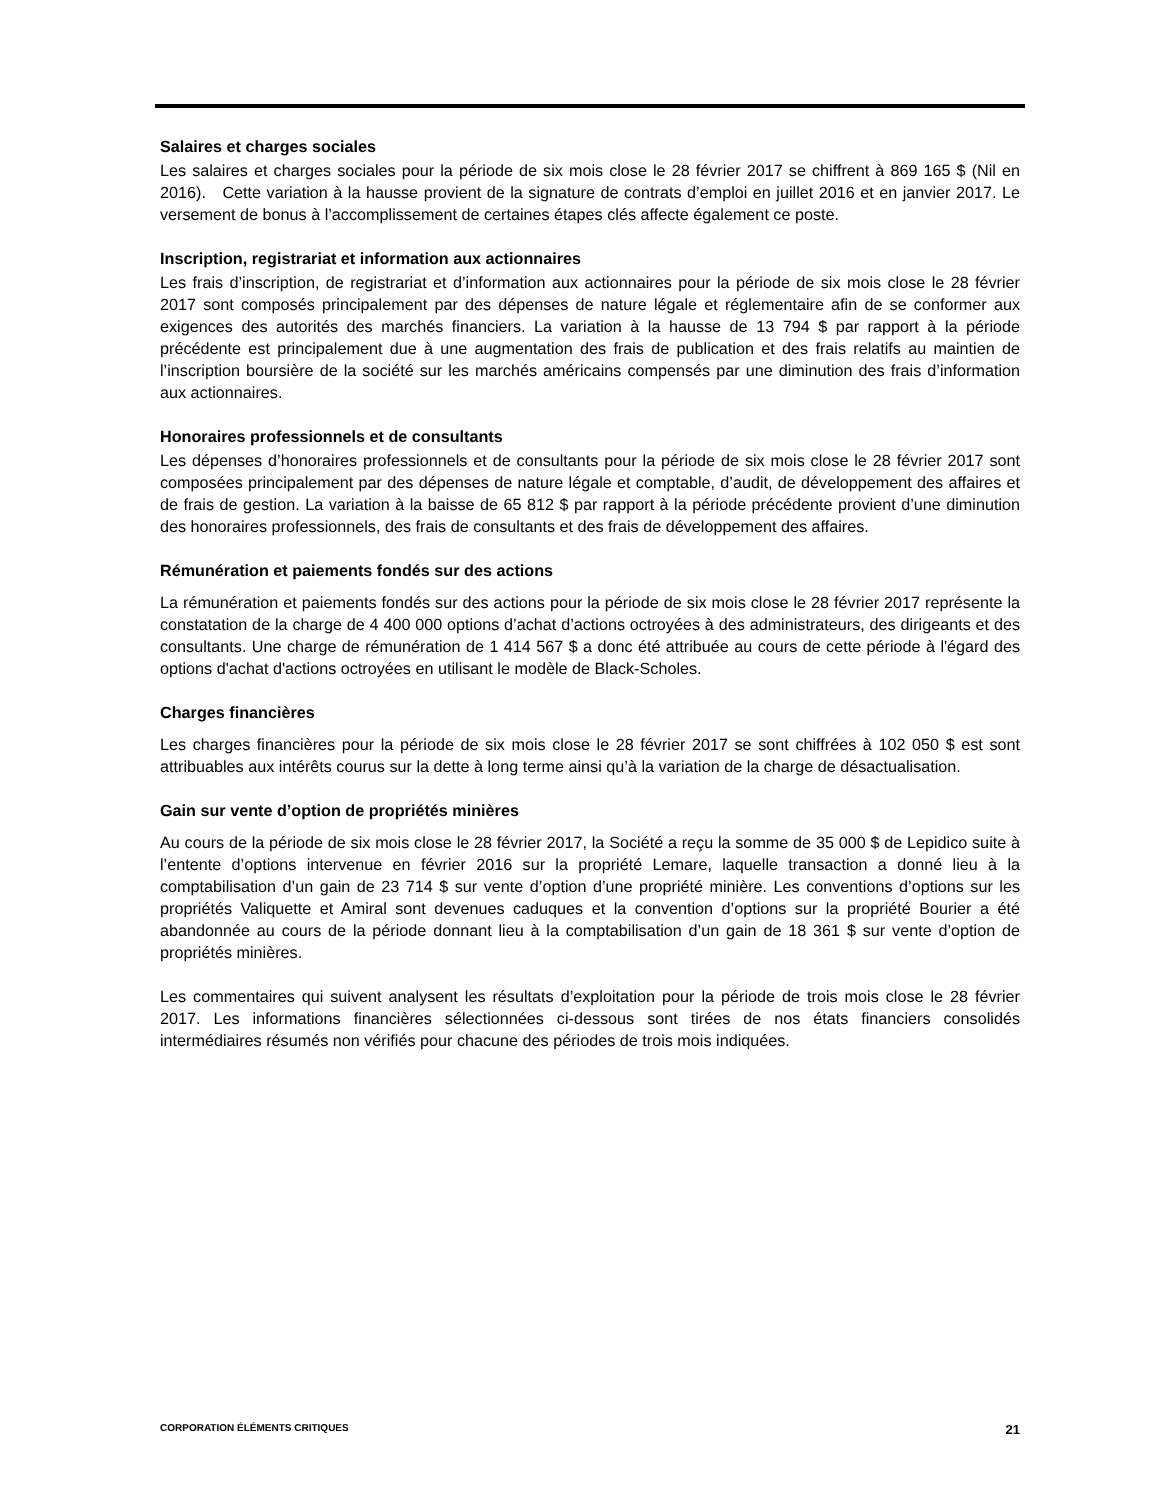Salaires et charges sociales
Les salaires et charges sociales pour la période de six mois close le 28 février 2017 se chiffrent à 869 165 $ (Nil en 2016). Cette variation à la hausse provient de la signature de contrats d’emploi en juillet 2016 et en janvier 2017. Le versement de bonus à l’accomplissement de certaines étapes clés affecte également ce poste.
Inscription, registrariat et information aux actionnaires
Les frais d’inscription, de registrariat et d’information aux actionnaires pour la période de six mois close le 28 février 2017 sont composés principalement par des dépenses de nature légale et réglementaire afin de se conformer aux exigences des autorités des marchés financiers. La variation à la hausse de 13 794 $ par rapport à la période précédente est principalement due à une augmentation des frais de publication et des frais relatifs au maintien de l’inscription boursière de la société sur les marchés américains compensés par une diminution des frais d’information aux actionnaires.
Honoraires professionnels et de consultants
Les dépenses d’honoraires professionnels et de consultants pour la période de six mois close le 28 février 2017 sont composées principalement par des dépenses de nature légale et comptable, d’audit, de développement des affaires et de frais de gestion. La variation à la baisse de 65 812 $ par rapport à la période précédente provient d’une diminution des honoraires professionnels, des frais de consultants et des frais de développement des affaires.
Rémunération et paiements fondés sur des actions
La rémunération et paiements fondés sur des actions pour la période de six mois close le 28 février 2017 représente la constatation de la charge de 4 400 000 options d’achat d’actions octroyées à des administrateurs, des dirigeants et des consultants. Une charge de rémunération de 1 414 567 $ a donc été attribuée au cours de cette période à l'égard des options d'achat d'actions octroyées en utilisant le modèle de Black-Scholes.
Charges financières
Les charges financières pour la période de six mois close le 28 février 2017 se sont chiffrées à 102 050 $ est sont attribuables aux intérêts courus sur la dette à long terme ainsi qu’à la variation de la charge de désactualisation.
Gain sur vente d’option de propriétés minières
Au cours de la période de six mois close le 28 février 2017, la Société a reçu la somme de 35 000 $ de Lepidico suite à l’entente d’options intervenue en février 2016 sur la propriété Lemare, laquelle transaction a donné lieu à la comptabilisation d’un gain de 23 714 $ sur vente d’option d’une propriété minière. Les conventions d’options sur les propriétés Valiquette et Amiral sont devenues caduques et la convention d’options sur la propriété Bourier a été abandonnée au cours de la période donnant lieu à la comptabilisation d’un gain de 18 361 $ sur vente d’option de propriétés minières.
Les commentaires qui suivent analysent les résultats d’exploitation pour la période de trois mois close le 28 février 2017. Les informations financières sélectionnées ci-dessous sont tirées de nos états financiers consolidés intermédiaires résumés non vérifiés pour chacune des périodes de trois mois indiquées.
CORPORATION ÉLÉMENTS CRITIQUES 21